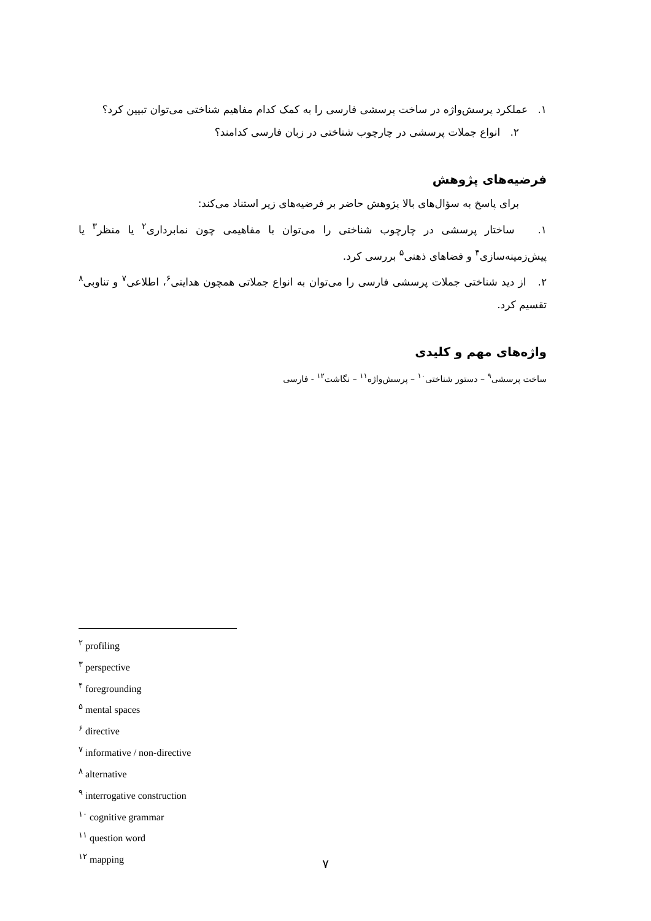۱. عملکرد پرسش‌واژه در ساخت پرسشی فارسی را به کمک کدام مفاهیم شناختی می‌توان تبیین کرد؟
۲. انواع جملات پرسشی در چارچوب شناختی در زبان فارسی کدامند؟
فرضیه‌های پژوهش
برای پاسخ به سؤال‌های بالا پژوهش حاضر بر فرضیه‌های زیر استناد می‌کند:
۱. ساختار پرسشی در چارچوب شناختی را می‌توان با مفاهیمی چون نمابرداری<sup>۲</sup> یا منظر<sup>۳</sup> یا پیش‌زمینه‌سازی<sup>۴</sup> و فضاهای ذهنی<sup>۵</sup> بررسی کرد.
۲. از دید شناختی جملات پرسشی فارسی را می‌توان به انواع جملاتی همچون هدایتی<sup>۶</sup>، اطلاعی<sup>۷</sup> و تناوبی<sup>۸</sup> تقسیم کرد.
واژه‌های مهم و کلیدی
ساخت پرسشی<sup>۹</sup> – دستور شناختی<sup>۱۰</sup> – پرسش‌واژه<sup>۱۱</sup> – نگاشت<sup>۱۲</sup> - فارسی
<sup>۲</sup> profiling
<sup>۳</sup> perspective
<sup>۴</sup> foregrounding
<sup>۵</sup> mental spaces
<sup>۶</sup> directive
<sup>۷</sup> informative / non-directive
<sup>۸</sup> alternative
<sup>۹</sup> interrogative construction
<sup>۱۰</sup> cognitive grammar
<sup>۱۱</sup> question word
<sup>۱۲</sup> mapping
۷